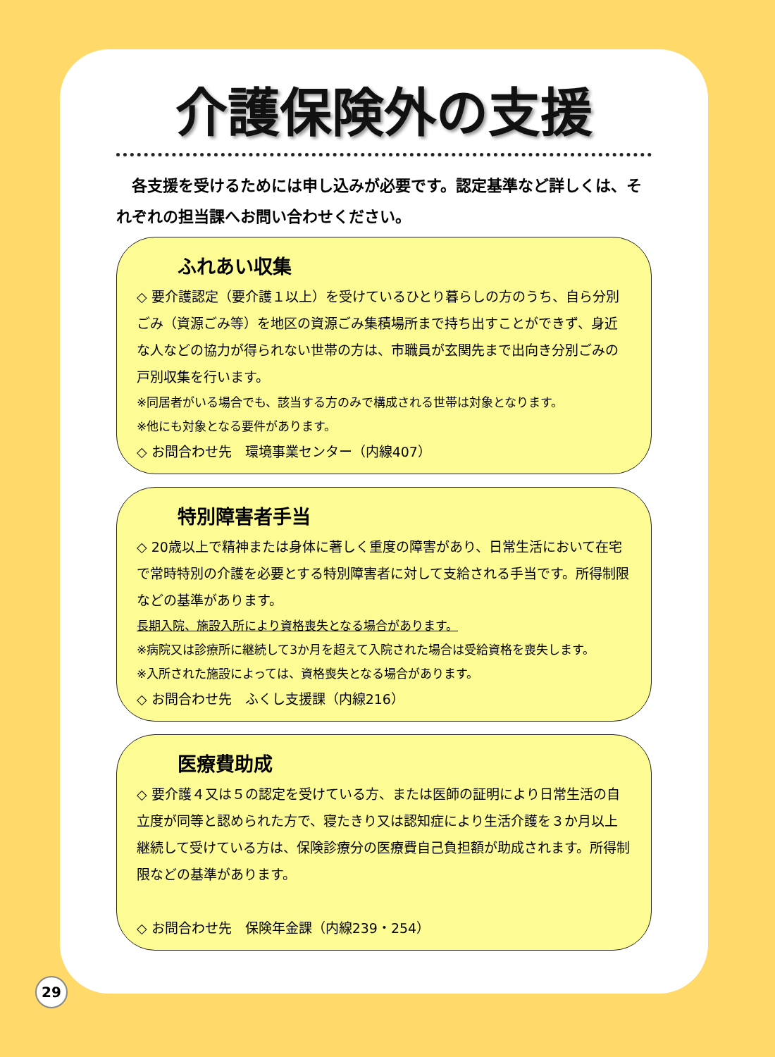介護保険外の支援
　各支援を受けるためには申し込みが必要です。認定基準など詳しくは、それぞれの担当課へお問い合わせください。
ふれあい収集
◇ 要介護認定（要介護１以上）を受けているひとり暮らしの方のうち、自ら分別ごみ（資源ごみ等）を地区の資源ごみ集積場所まで持ち出すことができず、身近な人などの協力が得られない世帯の方は、市職員が玄関先まで出向き分別ごみの戸別収集を行います。
※同居者がいる場合でも、該当する方のみで構成される世帯は対象となります。
※他にも対象となる要件があります。
◇ お問合わせ先　環境事業センター（内線407）
特別障害者手当
◇ 20歳以上で精神または身体に著しく重度の障害があり、日常生活において在宅で常時特別の介護を必要とする特別障害者に対して支給される手当です。所得制限などの基準があります。
長期入院、施設入所により資格喪失となる場合があります。
※病院又は診療所に継続して3か月を超えて入院された場合は受給資格を喪失します。
※入所された施設によっては、資格喪失となる場合があります。
◇ お問合わせ先　ふくし支援課（内線216）
医療費助成
◇ 要介護４又は５の認定を受けている方、または医師の証明により日常生活の自立度が同等と認められた方で、寝たきり又は認知症により生活介護を３か月以上継続して受けている方は、保険診療分の医療費自己負担額が助成されます。所得制限などの基準があります。
◇ お問合わせ先　保険年金課（内線239・254）
29